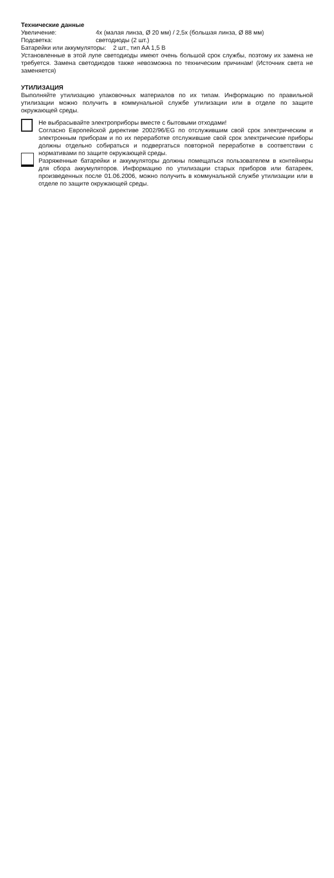Технические данные
Увеличение: 4x (малая линза, Ø 20 мм) / 2,5x (большая линза, Ø 88 мм)
Подсветка: светодиоды (2 шт.)
Батарейки или аккумуляторы: 2 шт., тип AA 1,5 В
Установленные в этой лупе светодиоды имеют очень большой срок службы, поэтому их замена не требуется. Замена светодиодов также невозможна по техническим причинам! (Источник света не заменяется)
УТИЛИЗАЦИЯ
Выполняйте утилизацию упаковочных материалов по их типам. Информацию по правильной утилизации можно получить в коммунальной службе утилизации или в отделе по защите окружающей среды.
Не выбрасывайте электроприборы вместе с бытовыми отходами!
Согласно Европейской директиве 2002/96/EG по отслужившим свой срок электрическим и электронным приборам и по их переработке отслужившие свой срок электрические приборы должны отдельно собираться и подвергаться повторной переработке в соответствии с нормативами по защите окружающей среды.
Разряженные батарейки и аккумуляторы должны помещаться пользователем в контейнеры для сбора аккумуляторов. Информацию по утилизации старых приборов или батареек, произведенных после 01.06.2006, можно получить в коммунальной службе утилизации или в отделе по защите окружающей среды.